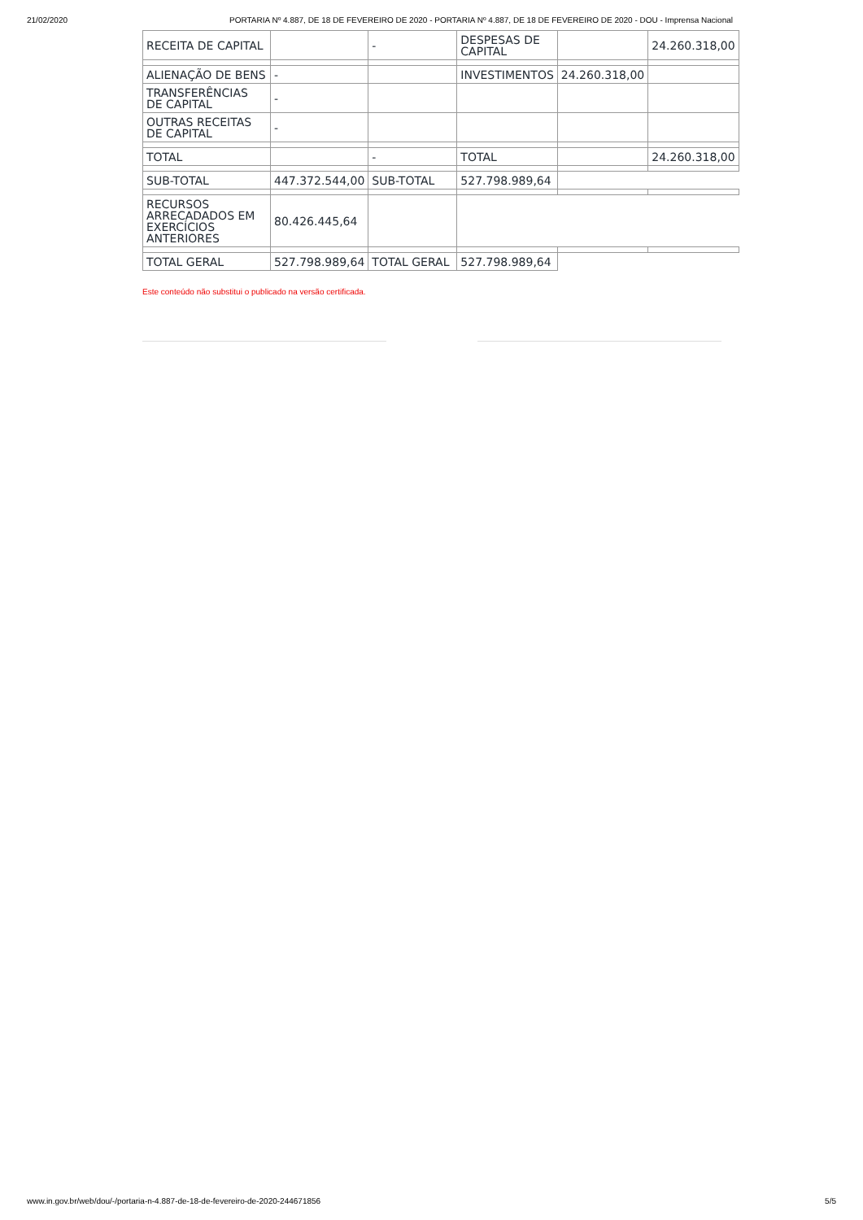21/02/2020 PORTARIA Nº 4.887, DE 18 DE FEVEREIRO DE 2020 - PORTARIA Nº 4.887, DE 18 DE FEVEREIRO DE 2020 - DOU - Imprensa Nacional
| RECEITA DE CAPITAL | | - | DESPESAS DE CAPITAL | | 24.260.318,00 |
| ALIENAÇÃO DE BENS | - | | INVESTIMENTOS | 24.260.318,00 | |
| TRANSFERÊNCIAS DE CAPITAL | - | | | | |
| OUTRAS RECEITAS DE CAPITAL | - | | | | |
| TOTAL | | - | TOTAL | | 24.260.318,00 |
| SUB-TOTAL | 447.372.544,00 | SUB-TOTAL | 527.798.989,64 | | |
| RECURSOS ARRECADADOS EM EXERCÍCIOS ANTERIORES | 80.426.445,64 | | | | |
| TOTAL GERAL | 527.798.989,64 | TOTAL GERAL | 527.798.989,64 | | |
Este conteúdo não substitui o publicado na versão certificada.
www.in.gov.br/web/dou/-/portaria-n-4.887-de-18-de-fevereiro-de-2020-244671856 5/5